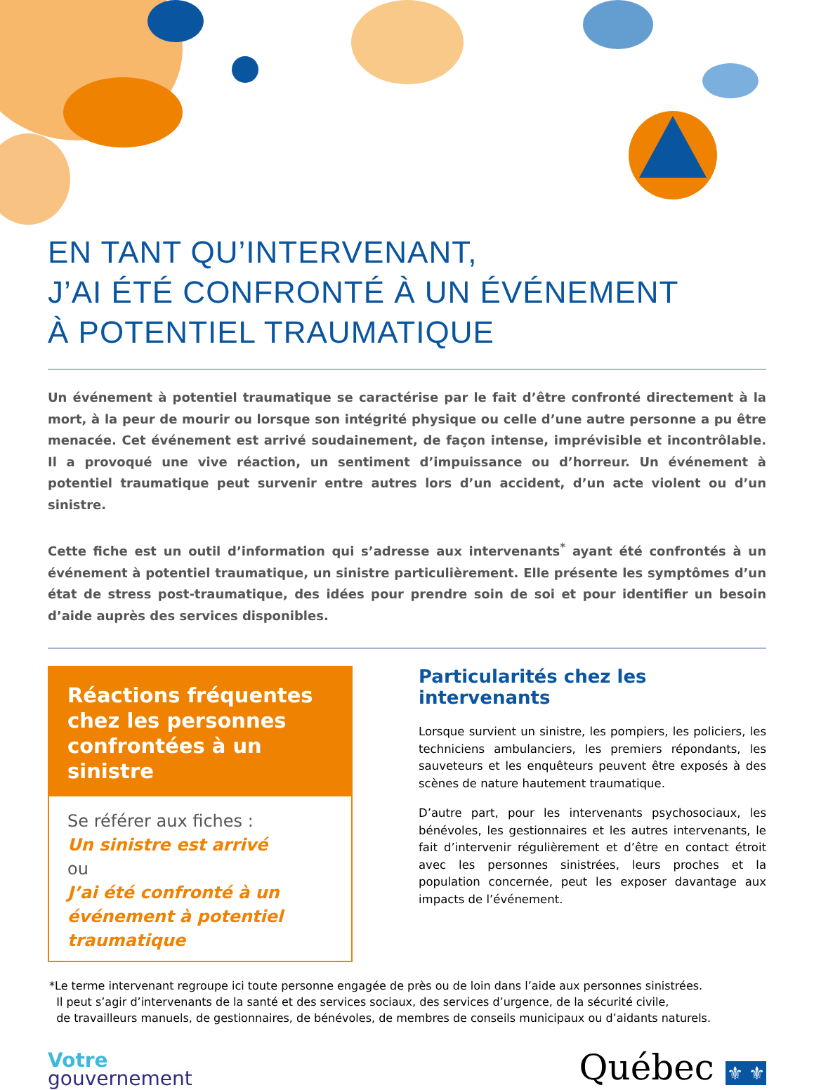EN TANT QU’INTERVENANT,
J’AI ÉTÉ CONFRONTÉ À UN ÉVÉNEMENT
À POTENTIEL TRAUMATIQUE
Un événement à potentiel traumatique se caractérise par le fait d’être confronté directement à la mort, à la peur de mourir ou lorsque son intégrité physique ou celle d’une autre personne a pu être menacée. Cet événement est arrivé soudainement, de façon intense, imprévisible et incontrôlable. Il a provoqué une vive réaction, un sentiment d’impuissance ou d’horreur. Un événement à potentiel traumatique peut survenir entre autres lors d’un accident, d’un acte violent ou d’un sinistre.
Cette fiche est un outil d’information qui s’adresse aux intervenants<sup>*</sup> ayant été confrontés à un événement à potentiel traumatique, un sinistre particulièrement. Elle présente les symptômes d’un état de stress post-traumatique, des idées pour prendre soin de soi et pour identifier un besoin d’aide auprès des services disponibles.
Réactions fréquentes chez les personnes confrontées à un sinistre
Se référer aux fiches :
Un sinistre est arrivé
ou
J’ai été confronté à un événement à potentiel traumatique
Particularités chez les intervenants
Lorsque survient un sinistre, les pompiers, les policiers, les techniciens ambulanciers, les premiers répondants, les sauveteurs et les enquêteurs peuvent être exposés à des scènes de nature hautement traumatique.
D’autre part, pour les intervenants psychosociaux, les bénévoles, les gestionnaires et les autres intervenants, le fait d’intervenir régulièrement et d’être en contact étroit avec les personnes sinistrées, leurs proches et la population concernée, peut les exposer davantage aux impacts de l’événement.
*Le terme intervenant regroupe ici toute personne engagée de près ou de loin dans l’aide aux personnes sinistrées.
Il peut s’agir d’intervenants de la santé et des services sociaux, des services d’urgence, de la sécurité civile,
de travailleurs manuels, de gestionnaires, de bénévoles, de membres de conseils municipaux ou d’aidants naturels.
Votre
gouvernement
Québec ⚜ ⚜